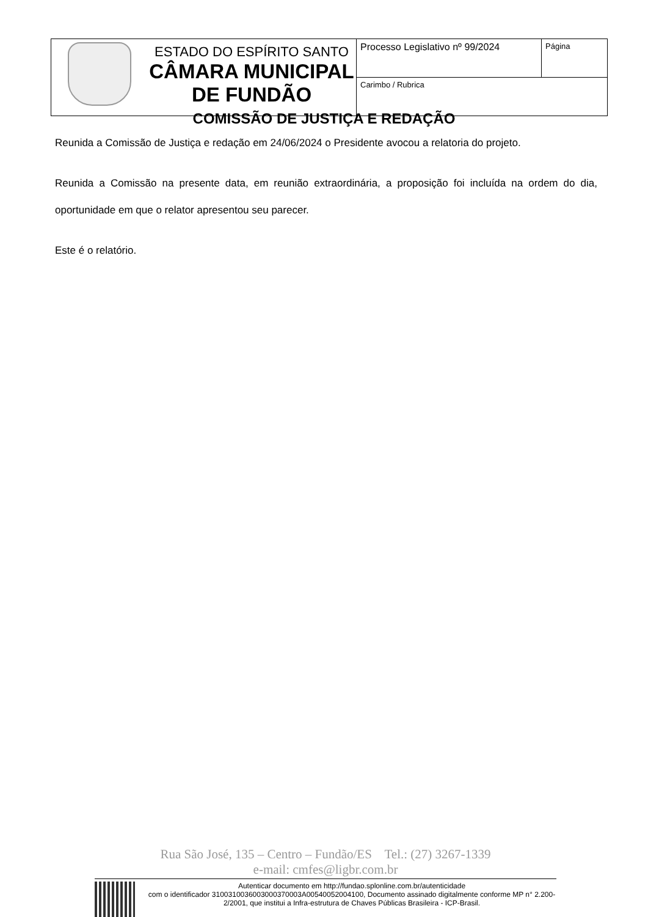| | ESTADO DO ESPÍRITO SANTO CÂMARA MUNICIPAL DE FUNDÃO | Processo Legislativo nº 99/2024 | Página |
| | | Carimbo / Rubrica | |
COMISSÃO DE JUSTIÇA E REDAÇÃO
Reunida a Comissão de Justiça e redação em 24/06/2024 o Presidente avocou a relatoria do projeto.
Reunida a Comissão na presente data, em reunião extraordinária, a proposição foi incluída na ordem do dia, oportunidade em que o relator apresentou seu parecer.
Este é o relatório.
Rua São José, 135 – Centro – Fundão/ES Tel.: (27) 3267-1339
e-mail: cmfes@ligbr.com.br
Autenticar documento em http://fundao.splonline.com.br/autenticidade
com o identificador 3100310036003000370003A00540052004100, Documento assinado digitalmente conforme MP n° 2.200-2/2001, que institui a Infra-estrutura de Chaves Públicas Brasileira - ICP-Brasil.